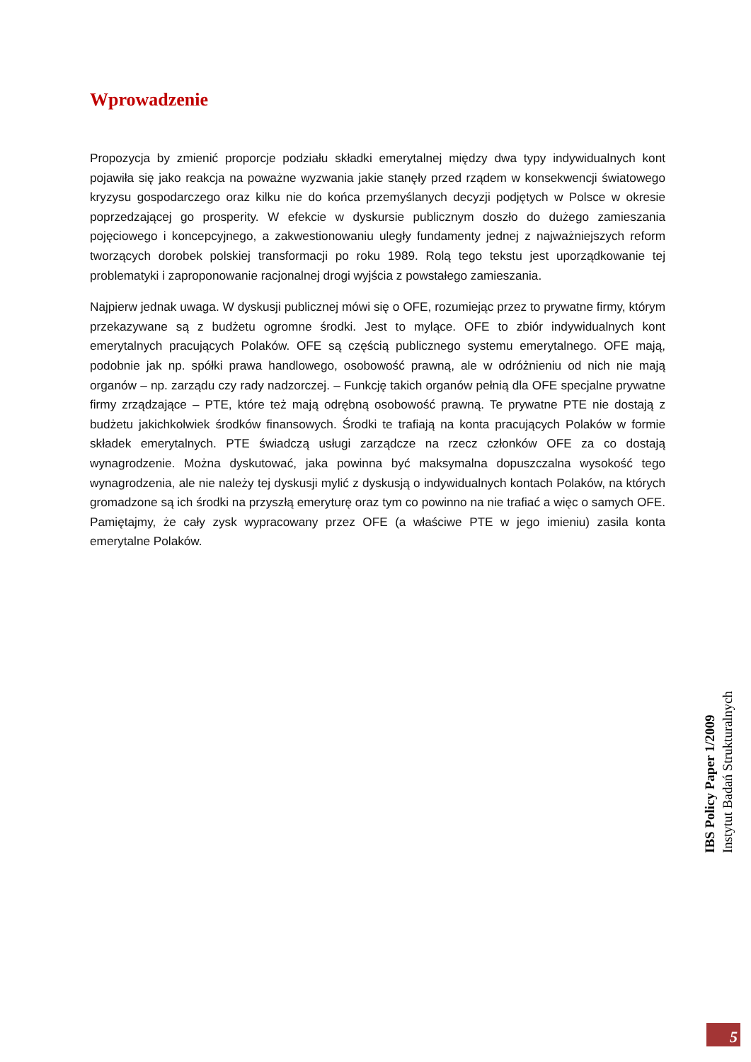Wprowadzenie
Propozycja by zmienić proporcje podziału składki emerytalnej między dwa typy indywidualnych kont pojawiła się jako reakcja na poważne wyzwania jakie stanęły przed rządem w konsekwencji światowego kryzysu gospodarczego oraz kilku nie do końca przemyślanych decyzji podjętych w Polsce w okresie poprzedzającej go prosperity. W efekcie w dyskursie publicznym doszło do dużego zamieszania pojęciowego i koncepcyjnego, a zakwestionowaniu uległy fundamenty jednej z najważniejszych reform tworzących dorobek polskiej transformacji po roku 1989. Rolą tego tekstu jest uporządkowanie tej problematyki i zaproponowanie racjonalnej drogi wyjścia z powstałego zamieszania.
Najpierw jednak uwaga. W dyskusji publicznej mówi się o OFE, rozumiejąc przez to prywatne firmy, którym przekazywane są z budżetu ogromne środki. Jest to mylące. OFE to zbiór indywidualnych kont emerytalnych pracujących Polaków. OFE są częścią publicznego systemu emerytalnego. OFE mają, podobnie jak np. spółki prawa handlowego, osobowość prawną, ale w odróżnieniu od nich nie mają organów – np. zarządu czy rady nadzorczej. – Funkcję takich organów pełnią dla OFE specjalne prywatne firmy zrządzające – PTE, które też mają odrębną osobowość prawną. Te prywatne PTE nie dostają z budżetu jakichkolwiek środków finansowych. Środki te trafiają na konta pracujących Polaków w formie składek emerytalnych. PTE świadczą usługi zarządcze na rzecz członków OFE za co dostają wynagrodzenie. Można dyskutować, jaka powinna być maksymalna dopuszczalna wysokość tego wynagrodzenia, ale nie należy tej dyskusji mylić z dyskusją o indywidualnych kontach Polaków, na których gromadzone są ich środki na przyszłą emeryturę oraz tym co powinno na nie trafiać a więc o samych OFE. Pamiętajmy, że cały zysk wypracowany przez OFE (a właściwe PTE w jego imieniu) zasila konta emerytalne Polaków.
IBS Policy Paper 1/2009
Instytut Badań Strukturalnych
5